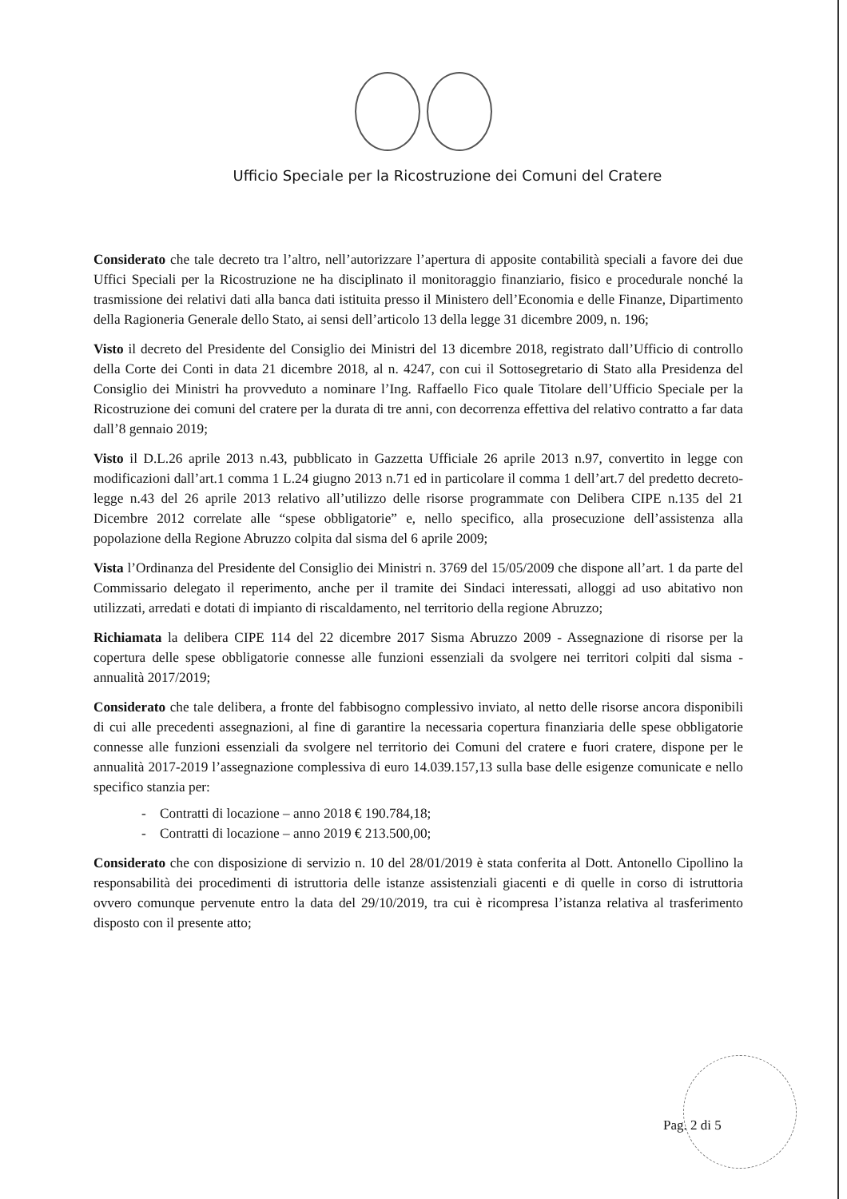Ufficio Speciale per la Ricostruzione dei Comuni del Cratere
Considerato che tale decreto tra l’altro, nell’autorizzare l’apertura di apposite contabilità speciali a favore dei due Uffici Speciali per la Ricostruzione ne ha disciplinato il monitoraggio finanziario, fisico e procedurale nonché la trasmissione dei relativi dati alla banca dati istituita presso il Ministero dell’Economia e delle Finanze, Dipartimento della Ragioneria Generale dello Stato, ai sensi dell’articolo 13 della legge 31 dicembre 2009, n. 196;
Visto il decreto del Presidente del Consiglio dei Ministri del 13 dicembre 2018, registrato dall’Ufficio di controllo della Corte dei Conti in data 21 dicembre 2018, al n. 4247, con cui il Sottosegretario di Stato alla Presidenza del Consiglio dei Ministri ha provveduto a nominare l’Ing. Raffaello Fico quale Titolare dell’Ufficio Speciale per la Ricostruzione dei comuni del cratere per la durata di tre anni, con decorrenza effettiva del relativo contratto a far data dall’8 gennaio 2019;
Visto il D.L.26 aprile 2013 n.43, pubblicato in Gazzetta Ufficiale 26 aprile 2013 n.97, convertito in legge con modificazioni dall’art.1 comma 1 L.24 giugno 2013 n.71 ed in particolare il comma 1 dell’art.7 del predetto decreto-legge n.43 del 26 aprile 2013 relativo all’utilizzo delle risorse programmate con Delibera CIPE n.135 del 21 Dicembre 2012 correlate alle “spese obbligatorie” e, nello specifico, alla prosecuzione dell’assistenza alla popolazione della Regione Abruzzo colpita dal sisma del 6 aprile 2009;
Vista l’Ordinanza del Presidente del Consiglio dei Ministri n. 3769 del 15/05/2009 che dispone all’art. 1 da parte del Commissario delegato il reperimento, anche per il tramite dei Sindaci interessati, alloggi ad uso abitativo non utilizzati, arredati e dotati di impianto di riscaldamento, nel territorio della regione Abruzzo;
Richiamata la delibera CIPE 114 del 22 dicembre 2017 Sisma Abruzzo 2009 - Assegnazione di risorse per la copertura delle spese obbligatorie connesse alle funzioni essenziali da svolgere nei territori colpiti dal sisma - annualità 2017/2019;
Considerato che tale delibera, a fronte del fabbisogno complessivo inviato, al netto delle risorse ancora disponibili di cui alle precedenti assegnazioni, al fine di garantire la necessaria copertura finanziaria delle spese obbligatorie connesse alle funzioni essenziali da svolgere nel territorio dei Comuni del cratere e fuori cratere, dispone per le annualità 2017-2019 l’assegnazione complessiva di euro 14.039.157,13 sulla base delle esigenze comunicate e nello specifico stanzia per:
- Contratti di locazione – anno 2018 € 190.784,18;
- Contratti di locazione – anno 2019 € 213.500,00;
Considerato che con disposizione di servizio n. 10 del 28/01/2019 è stata conferita al Dott. Antonello Cipollino la responsabilità dei procedimenti di istruttoria delle istanze assistenziali giacenti e di quelle in corso di istruttoria ovvero comunque pervenute entro la data del 29/10/2019, tra cui è ricompresa l’istanza relativa al trasferimento disposto con il presente atto;
Pag. 2 di 5